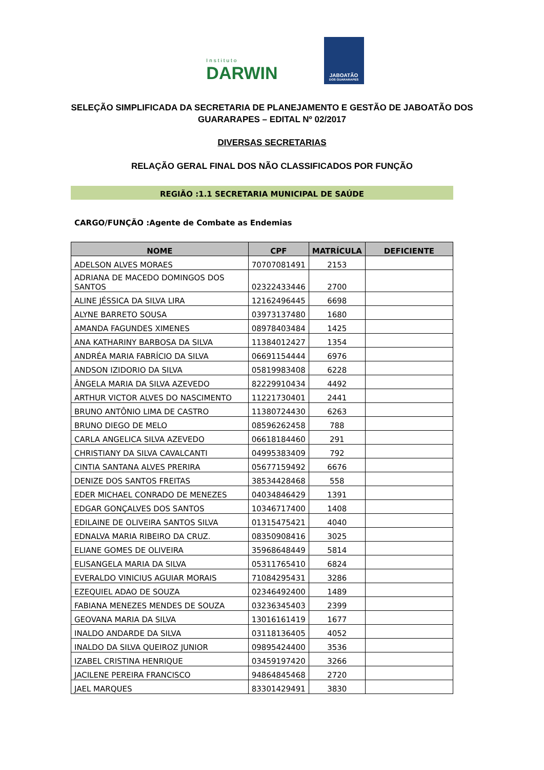Instituto
DARWIN
JABOATÃO
DOS GUARARAPES
SELEÇÃO SIMPLIFICADA DA SECRETARIA DE PLANEJAMENTO E GESTÃO DE JABOATÃO DOS GUARARAPES – EDITAL Nº 02/2017
DIVERSAS SECRETARIAS
RELAÇÃO GERAL FINAL DOS NÃO CLASSIFICADOS POR FUNÇÃO
REGIÃO :1.1 SECRETARIA MUNICIPAL DE SAÚDE
CARGO/FUNÇÃO :Agente de Combate as Endemias
| NOME | CPF | MATRÍCULA | DEFICIENTE |
| --- | --- | --- | --- |
| ADELSON ALVES MORAES | 70707081491 | 2153 | |
| ADRIANA DE MACEDO DOMINGOS DOS SANTOS | 02322433446 | 2700 | |
| ALINE JÉSSICA DA SILVA LIRA | 12162496445 | 6698 | |
| ALYNE BARRETO SOUSA | 03973137480 | 1680 | |
| AMANDA FAGUNDES XIMENES | 08978403484 | 1425 | |
| ANA KATHARINY BARBOSA DA SILVA | 11384012427 | 1354 | |
| ANDRÉA MARIA FABRÍCIO DA SILVA | 06691154444 | 6976 | |
| ANDSON IZIDORIO DA SILVA | 05819983408 | 6228 | |
| ÂNGELA MARIA DA SILVA AZEVEDO | 82229910434 | 4492 | |
| ARTHUR VICTOR ALVES DO NASCIMENTO | 11221730401 | 2441 | |
| BRUNO ANTÔNIO LIMA DE CASTRO | 11380724430 | 6263 | |
| BRUNO DIEGO DE MELO | 08596262458 | 788 | |
| CARLA ANGELICA SILVA AZEVEDO | 06618184460 | 291 | |
| CHRISTIANY DA SILVA CAVALCANTI | 04995383409 | 792 | |
| CINTIA SANTANA ALVES PRERIRA | 05677159492 | 6676 | |
| DENIZE DOS SANTOS FREITAS | 38534428468 | 558 | |
| EDER MICHAEL CONRADO DE MENEZES | 04034846429 | 1391 | |
| EDGAR GONÇALVES DOS SANTOS | 10346717400 | 1408 | |
| EDILAINE DE OLIVEIRA SANTOS SILVA | 01315475421 | 4040 | |
| EDNALVA MARIA RIBEIRO DA CRUZ. | 08350908416 | 3025 | |
| ELIANE GOMES DE OLIVEIRA | 35968648449 | 5814 | |
| ELISANGELA MARIA DA SILVA | 05311765410 | 6824 | |
| EVERALDO VINICIUS AGUIAR MORAIS | 71084295431 | 3286 | |
| EZEQUIEL ADAO DE SOUZA | 02346492400 | 1489 | |
| FABIANA MENEZES MENDES DE SOUZA | 03236345403 | 2399 | |
| GEOVANA MARIA DA SILVA | 13016161419 | 1677 | |
| INALDO ANDARDE DA SILVA | 03118136405 | 4052 | |
| INALDO DA SILVA QUEIROZ JUNIOR | 09895424400 | 3536 | |
| IZABEL CRISTINA HENRIQUE | 03459197420 | 3266 | |
| JACILENE PEREIRA FRANCISCO | 94864845468 | 2720 | |
| JAEL MARQUES | 83301429491 | 3830 | |